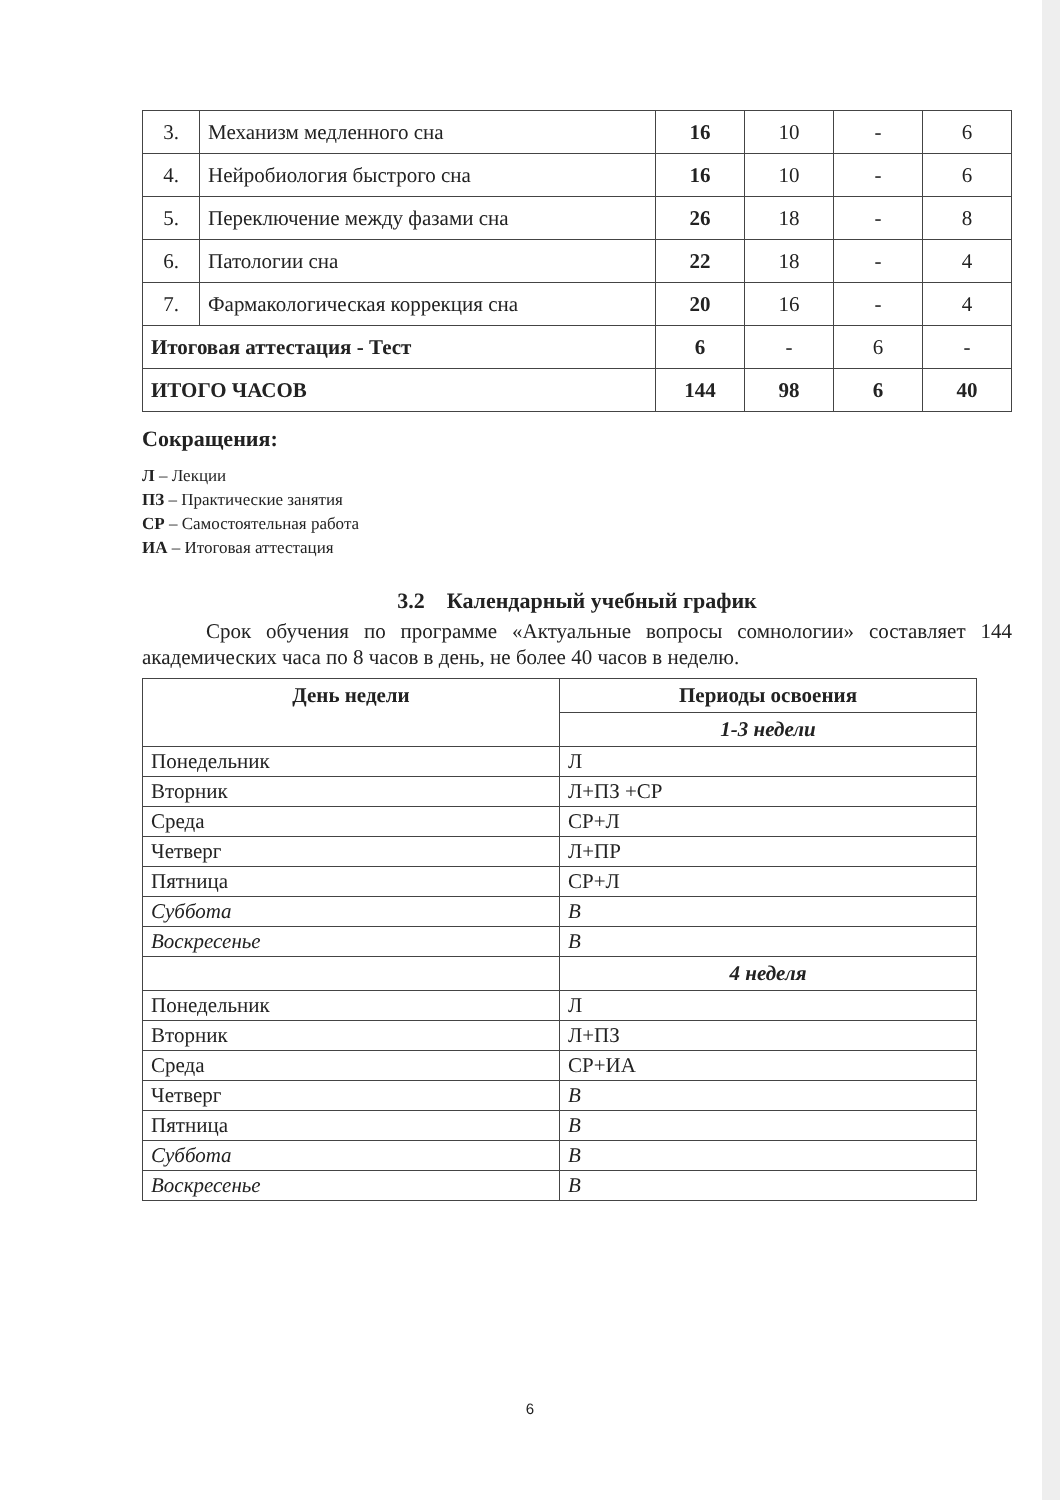| 3. | Механизм медленного сна | 16 | 10 | - | 6 |
| 4. | Нейробиология быстрого сна | 16 | 10 | - | 6 |
| 5. | Переключение между фазами сна | 26 | 18 | - | 8 |
| 6. | Патологии сна | 22 | 18 | - | 4 |
| 7. | Фармакологическая коррекция сна | 20 | 16 | - | 4 |
| Итоговая аттестация - Тест | | 6 | - | 6 | - |
| ИТОГО ЧАСОВ | | 144 | 98 | 6 | 40 |
Сокращения:
Л – Лекции
ПЗ – Практические занятия
СР – Самостоятельная работа
ИА – Итоговая аттестация
3.2 Календарный учебный график
Срок обучения по программе «Актуальные вопросы сомнологии» составляет 144 академических часа по 8 часов в день, не более 40 часов в неделю.
| День недели | Периоды освоения |
| --- | --- |
| | 1-3 недели |
| Понедельник | Л |
| Вторник | Л+ПЗ +СР |
| Среда | СР+Л |
| Четверг | Л+ПР |
| Пятница | СР+Л |
| Суббота | В |
| Воскресенье | В |
| | 4 неделя |
| Понедельник | Л |
| Вторник | Л+ПЗ |
| Среда | СР+ИА |
| Четверг | В |
| Пятница | В |
| Суббота | В |
| Воскресенье | В |
6